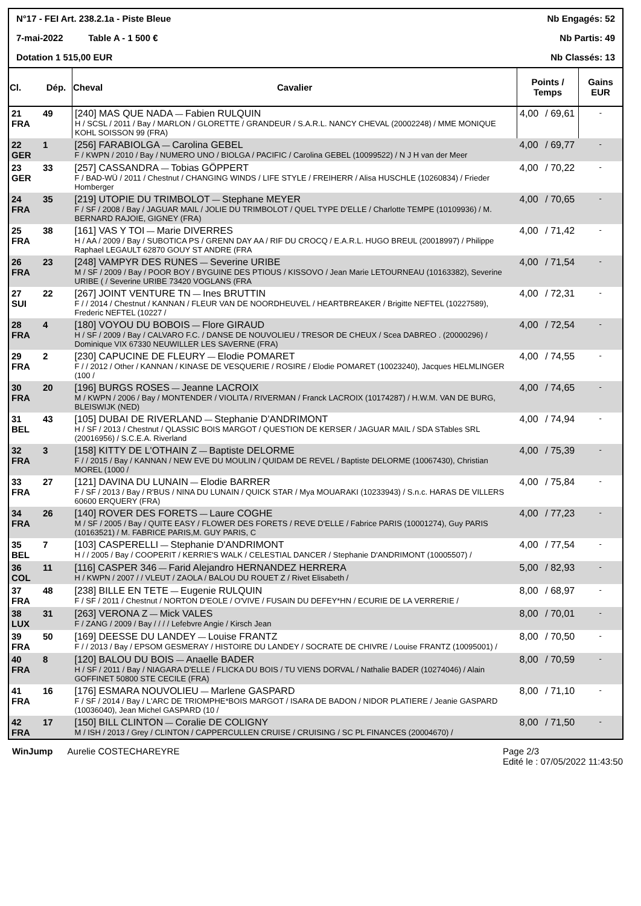N°17 - FEI Art. 238.2.1a - Piste Bleue
Nb Engagés: 52
7-mai-2022 Table A - 1 500 €
Nb Partis: 49
Dotation 1 515,00 EUR Nb Classés: 13
| Cl. | Dép. | Cheval | Cavalier | Points / Temps | | Gains EUR |
| --- | --- | --- | --- | --- | --- | --- |
| 21 FRA | 49 | [240] MAS QUE NADA — Fabien RULQUIN H / SCSL / 2011 / Bay / MARLON / GLORETTE / GRANDEUR / S.A.R.L. NANCY CHEVAL (20002248) / MME MONIQUE KOHL SOISSON 99 (FRA) | | 4,00 | / 69,61 | - |
| 22 GER | 1 | [256] FARABIOLGA — Carolina GEBEL F / KWPN / 2010 / Bay / NUMERO UNO / BIOLGA / PACIFIC / Carolina GEBEL (10099522) / N J H van der Meer | | 4,00 | / 69,77 | - |
| 23 GER | 33 | [257] CASSANDRA — Tobias GÖPPERT F / BAD-WÜ / 2011 / Chestnut / CHANGING WINDS / LIFE STYLE / FREIHERR / Alisa HUSCHLE (10260834) / Frieder Homberger | | 4,00 | / 70,22 | - |
| 24 FRA | 35 | [219] UTOPIE DU TRIMBOLOT — Stephane MEYER F / SF / 2008 / Bay / JAGUAR MAIL / JOLIE DU TRIMBOLOT / QUEL TYPE D'ELLE / Charlotte TEMPE (10109936) / M. BERNARD RAJOIE, GIGNEY (FRA) | | 4,00 | / 70,65 | - |
| 25 FRA | 38 | [161] VAS Y TOI — Marie DIVERRES H / AA / 2009 / Bay / SUBOTICA PS / GRENN DAY AA / RIF DU CROCQ / E.A.R.L. HUGO BREUL (20018997) / Philippe Raphael LEGAULT 62870 GOUY ST ANDRE (FRA | | 4,00 | / 71,42 | - |
| 26 FRA | 23 | [248] VAMPYR DES RUNES — Severine URIBE M / SF / 2009 / Bay / POOR BOY / BYGUINE DES PTIOUS / KISSOVO / Jean Marie LETOURNEAU (10163382), Severine URIBE ( / Severine URIBE 73420 VOGLANS (FRA | | 4,00 | / 71,54 | - |
| 27 SUI | 22 | [267] JOINT VENTURE TN — Ines BRUTTIN F / / 2014 / Chestnut / KANNAN / FLEUR VAN DE NOORDHEUVEL / HEARTBREAKER / Brigitte NEFTEL (10227589), Frederic NEFTEL (10227 / | | 4,00 | / 72,31 | - |
| 28 FRA | 4 | [180] VOYOU DU BOBOIS — Flore GIRAUD H / SF / 2009 / Bay / CALVARO F.C. / DANSE DE NOUVOLIEU / TRESOR DE CHEUX / Scea DABREO . (20000296) / Dominique VIX 67330 NEUWILLER LES SAVERNE (FRA) | | 4,00 | / 72,54 | - |
| 29 FRA | 2 | [230] CAPUCINE DE FLEURY — Elodie POMARET F / / 2012 / Other / KANNAN / KINASE DE VESQUERIE / ROSIRE / Elodie POMARET (10023240), Jacques HELMLINGER (100 / | | 4,00 | / 74,55 | - |
| 30 FRA | 20 | [196] BURGS ROSES — Jeanne LACROIX M / KWPN / 2006 / Bay / MONTENDER / VIOLITA / RIVERMAN / Franck LACROIX (10174287) / H.W.M. VAN DE BURG, BLEISWIJK (NED) | | 4,00 | / 74,65 | - |
| 31 BEL | 43 | [105] DUBAI DE RIVERLAND — Stephanie D'ANDRIMONT H / SF / 2013 / Chestnut / QLASSIC BOIS MARGOT / QUESTION DE KERSER / JAGUAR MAIL / SDA STables SRL (20016956) / S.C.E.A. Riverland | | 4,00 | / 74,94 | - |
| 32 FRA | 3 | [158] KITTY DE L'OTHAIN Z — Baptiste DELORME F / / 2015 / Bay / KANNAN / NEW EVE DU MOULIN / QUIDAM DE REVEL / Baptiste DELORME (10067430), Christian MOREL (1000 / | | 4,00 | / 75,39 | - |
| 33 FRA | 27 | [121] DAVINA DU LUNAIN — Elodie BARRER F / SF / 2013 / Bay / R'BUS / NINA DU LUNAIN / QUICK STAR / Mya MOUARAKI (10233943) / S.n.c. HARAS DE VILLERS 60600 ERQUERY (FRA) | | 4,00 | / 75,84 | - |
| 34 FRA | 26 | [140] ROVER DES FORETS — Laure COGHE M / SF / 2005 / Bay / QUITE EASY / FLOWER DES FORETS / REVE D'ELLE / Fabrice PARIS (10001274), Guy PARIS (10163521) / M. FABRICE PARIS,M. GUY PARIS, C | | 4,00 | / 77,23 | - |
| 35 BEL | 7 | [103] CASPERELLI — Stephanie D'ANDRIMONT H / / 2005 / Bay / COOPERIT / KERRIE'S WALK / CELESTIAL DANCER / Stephanie D'ANDRIMONT (10005507) / | | 4,00 | / 77,54 | - |
| 36 COL | 11 | [116] CASPER 346 — Farid Alejandro HERNANDEZ HERRERA H / KWPN / 2007 / / VLEUT / ZAOLA / BALOU DU ROUET Z / Rivet Elisabeth / | | 5,00 | / 82,93 | - |
| 37 FRA | 48 | [238] BILLE EN TETE — Eugenie RULQUIN F / SF / 2011 / Chestnut / NORTON D'EOLE / O'VIVE / FUSAIN DU DEFEY*HN / ECURIE DE LA VERRERIE / | | 8,00 | / 68,97 | - |
| 38 LUX | 31 | [263] VERONA Z — Mick VALES F / ZANG / 2009 / Bay / / / / Lefebvre Angie / Kirsch Jean | | 8,00 | / 70,01 | - |
| 39 FRA | 50 | [169] DEESSE DU LANDEY — Louise FRANTZ F / / 2013 / Bay / EPSOM GESMERAY / HISTOIRE DU LANDEY / SOCRATE DE CHIVRE / Louise FRANTZ (10095001) / | | 8,00 | / 70,50 | - |
| 40 FRA | 8 | [120] BALOU DU BOIS — Anaelle BADER H / SF / 2011 / Bay / NIAGARA D'ELLE / FLICKA DU BOIS / TU VIENS DORVAL / Nathalie BADER (10274046) / Alain GOFFINET 50800 STE CECILE (FRA) | | 8,00 | / 70,59 | - |
| 41 FRA | 16 | [176] ESMARA NOUVOLIEU — Marlene GASPARD F / SF / 2014 / Bay / L'ARC DE TRIOMPHE*BOIS MARGOT / ISARA DE BADON / NIDOR PLATIERE / Jeanie GASPARD (10036040), Jean Michel GASPARD (10 / | | 8,00 | / 71,10 | - |
| 42 FRA | 17 | [150] BILL CLINTON — Coralie DE COLIGNY M / ISH / 2013 / Grey / CLINTON / CAPPERCULLEN CRUISE / CRUISING / SC PL FINANCES (20004670) / | | 8,00 | / 71,50 | - |
WinJump Aurelie COSTECHAREYRE
Page 2/3
Edité le : 07/05/2022 11:43:50